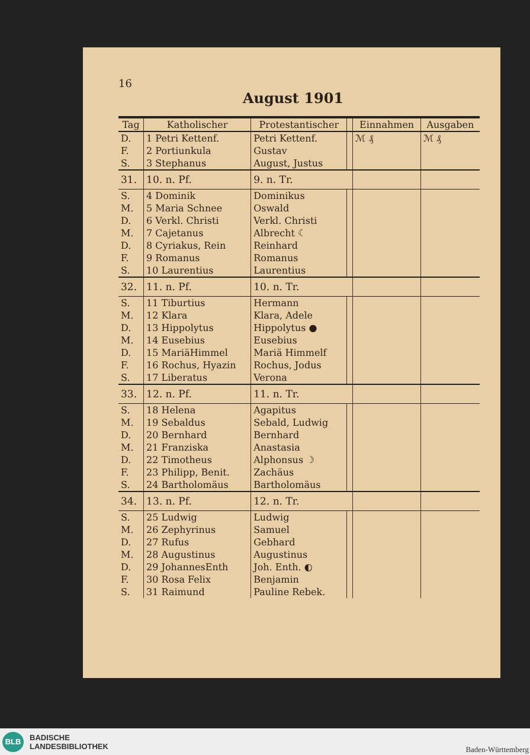16
August 1901
| Tag | Katholischer | Protestantischer | | Einnahmen | Ausgaben |
| --- | --- | --- | --- | --- | --- |
| D. | 1 Petri Kettenf. | Petri Kettenf. | | ℳ ₰ | ℳ ₰ |
| F. | 2 Portiunkula | Gustav | | | |
| S. | 3 Stephanus | August, Justus | | | |
| 31. | 10. n. Pf. | 9. n. Tr. | | | |
| S. | 4 Dominik | Dominikus | | | |
| M. | 5 Maria Schnee | Oswald | | | |
| D. | 6 Verkl. Christi | Verkl. Christi | | | |
| M. | 7 Cajetanus | Albrecht ☾ | | | |
| D. | 8 Cyriakus, Rein | Reinhard | | | |
| F. | 9 Romanus | Romanus | | | |
| S. | 10 Laurentius | Laurentius | | | |
| 32. | 11. n. Pf. | 10. n. Tr. | | | |
| S. | 11 Tiburtius | Hermann | | | |
| M. | 12 Klara | Klara, Adele | | | |
| D. | 13 Hippolytus | Hippolytus ● | | | |
| M. | 14 Eusebius | Eusebius | | | |
| D. | 15 MariäHimmel | Mariä Himmelf | | | |
| F. | 16 Rochus, Hyazin | Rochus, Jodus | | | |
| S. | 17 Liberatus | Verona | | | |
| 33. | 12. n. Pf. | 11. n. Tr. | | | |
| S. | 18 Helena | Agapitus | | | |
| M. | 19 Sebaldus | Sebald, Ludwig | | | |
| D. | 20 Bernhard | Bernhard | | | |
| M. | 21 Franziska | Anastasia | | | |
| D. | 22 Timotheus | Alphonsus ☽ | | | |
| F. | 23 Philipp, Benit. | Zachäus | | | |
| S. | 24 Bartholomäus | Bartholomäus | | | |
| 34. | 13. n. Pf. | 12. n. Tr. | | | |
| S. | 25 Ludwig | Ludwig | | | |
| M. | 26 Zephyrinus | Samuel | | | |
| D. | 27 Rufus | Gebhard | | | |
| M. | 28 Augustinus | Augustinus | | | |
| D. | 29 JohannesEnth | Joh. Enth. ◐ | | | |
| F. | 30 Rosa Felix | Benjamin | | | |
| S. | 31 Raimund | Pauline Rebek. | | | |
BLB
BADISCHE
LANDESBIBLIOTHEK
Baden-Württemberg